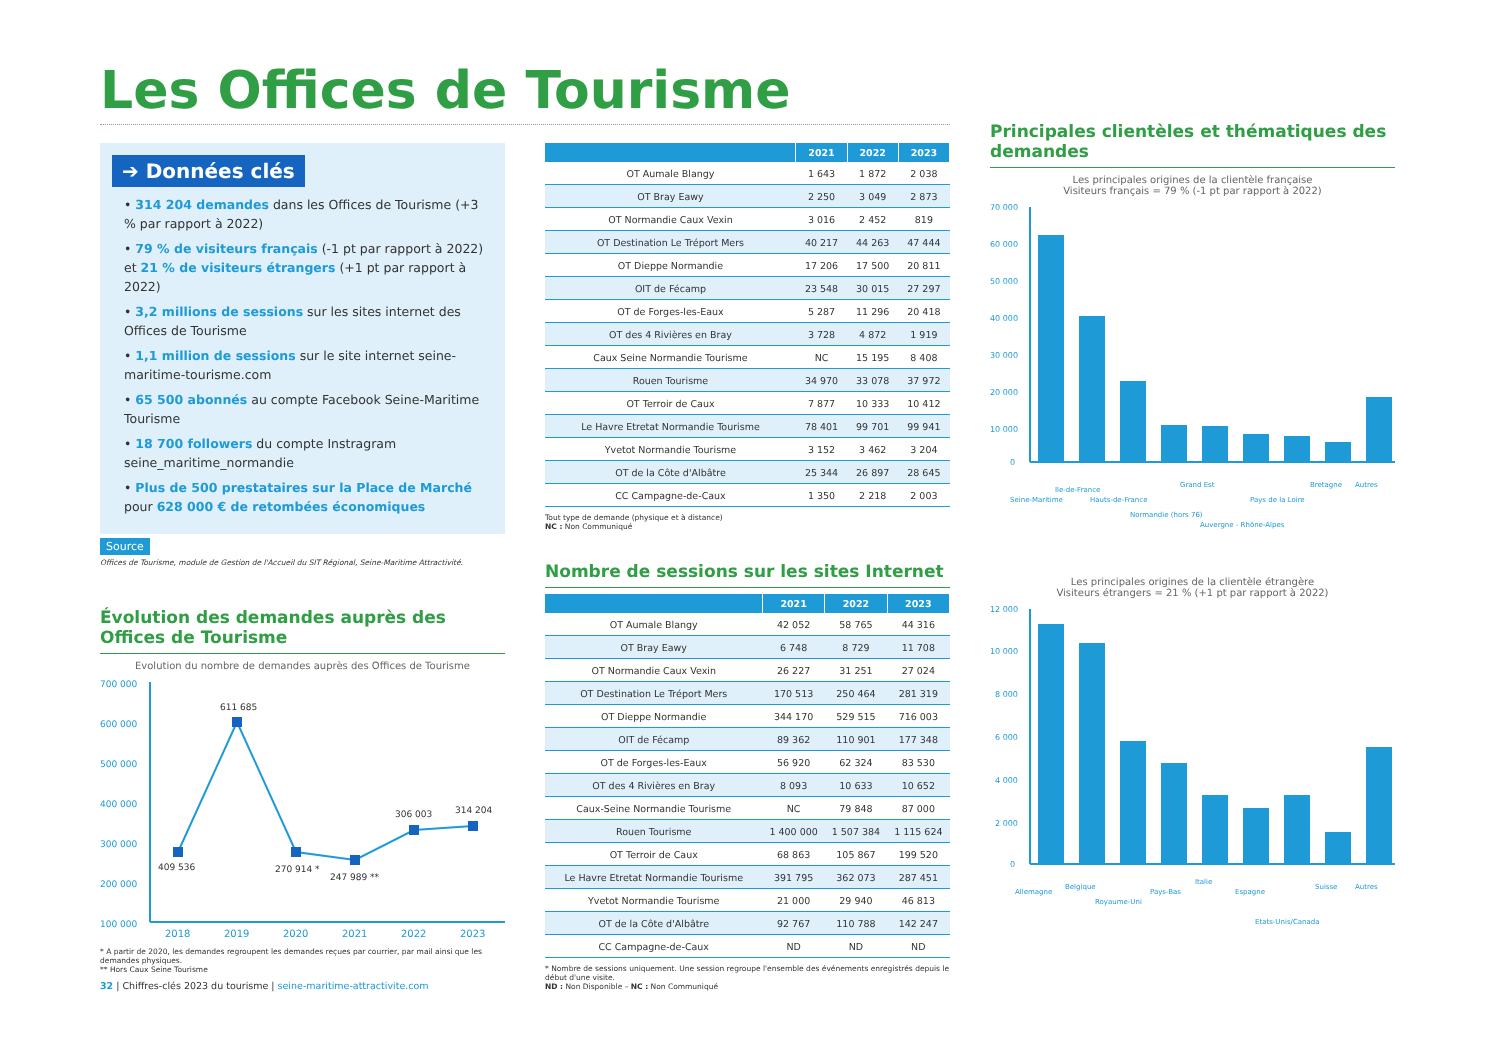Les Offices de Tourisme
➔ Données clés
• 314 204 demandes dans les Offices de Tourisme (+3 % par rapport à 2022)
• 79 % de visiteurs français (-1 pt par rapport à 2022) et 21 % de visiteurs étrangers (+1 pt par rapport à 2022)
• 3,2 millions de sessions sur les sites internet des Offices de Tourisme
• 1,1 million de sessions sur le site internet seine-maritime-tourisme.com
• 65 500 abonnés au compte Facebook Seine-Maritime Tourisme
• 18 700 followers du compte Instragram seine_maritime_normandie
• Plus de 500 prestataires sur la Place de Marché pour 628 000 € de retombées économiques
Source
Offices de Tourisme, module de Gestion de l'Accueil du SIT Régional, Seine-Maritime Attractivité.
Évolution des demandes auprès des Offices de Tourisme
Evolution du nombre de demandes auprès des Offices de Tourisme
700 000
600 000
500 000
400 000
300 000
200 000
100 000
409 536
611 685
270 914 *
247 989 **
306 003
314 204
2018
2019
2020
2021
2022
2023
* A partir de 2020, les demandes regroupent les demandes reçues par courrier, par mail ainsi que les demandes physiques.
** Hors Caux Seine Tourisme
32 | Chiffres-clés 2023 du tourisme | seine-maritime-attractivite.com
| | 2021 | 2022 | 2023 |
| --- | --- | --- | --- |
| OT Aumale Blangy | 1 643 | 1 872 | 2 038 |
| OT Bray Eawy | 2 250 | 3 049 | 2 873 |
| OT Normandie Caux Vexin | 3 016 | 2 452 | 819 |
| OT Destination Le Tréport Mers | 40 217 | 44 263 | 47 444 |
| OT Dieppe Normandie | 17 206 | 17 500 | 20 811 |
| OIT de Fécamp | 23 548 | 30 015 | 27 297 |
| OT de Forges-les-Eaux | 5 287 | 11 296 | 20 418 |
| OT des 4 Rivières en Bray | 3 728 | 4 872 | 1 919 |
| Caux Seine Normandie Tourisme | NC | 15 195 | 8 408 |
| Rouen Tourisme | 34 970 | 33 078 | 37 972 |
| OT Terroir de Caux | 7 877 | 10 333 | 10 412 |
| Le Havre Etretat Normandie Tourisme | 78 401 | 99 701 | 99 941 |
| Yvetot Normandie Tourisme | 3 152 | 3 462 | 3 204 |
| OT de la Côte d'Albâtre | 25 344 | 26 897 | 28 645 |
| CC Campagne-de-Caux | 1 350 | 2 218 | 2 003 |
Tout type de demande (physique et à distance)
NC : Non Communiqué
Nombre de sessions sur les sites Internet
| | 2021 | 2022 | 2023 |
| --- | --- | --- | --- |
| OT Aumale Blangy | 42 052 | 58 765 | 44 316 |
| OT Bray Eawy | 6 748 | 8 729 | 11 708 |
| OT Normandie Caux Vexin | 26 227 | 31 251 | 27 024 |
| OT Destination Le Tréport Mers | 170 513 | 250 464 | 281 319 |
| OT Dieppe Normandie | 344 170 | 529 515 | 716 003 |
| OIT de Fécamp | 89 362 | 110 901 | 177 348 |
| OT de Forges-les-Eaux | 56 920 | 62 324 | 83 530 |
| OT des 4 Rivières en Bray | 8 093 | 10 633 | 10 652 |
| Caux-Seine Normandie Tourisme | NC | 79 848 | 87 000 |
| Rouen Tourisme | 1 400 000 | 1 507 384 | 1 115 624 |
| OT Terroir de Caux | 68 863 | 105 867 | 199 520 |
| Le Havre Etretat Normandie Tourisme | 391 795 | 362 073 | 287 451 |
| Yvetot Normandie Tourisme | 21 000 | 29 940 | 46 813 |
| OT de la Côte d'Albâtre | 92 767 | 110 788 | 142 247 |
| CC Campagne-de-Caux | ND | ND | ND |
* Nombre de sessions uniquement. Une session regroupe l'ensemble des événements enregistrés depuis le début d'une visite.
ND : Non Disponible – NC : Non Communiqué
Principales clientèles et thématiques des demandes
Les principales origines de la clientèle française
Visiteurs français = 79 % (-1 pt par rapport à 2022)
70 000
60 000
50 000
40 000
30 000
20 000
10 000
0
Seine-Maritime
Ile-de-France
Hauts-de-France
Normandie (hors 76)
Grand Est
Auvergne - Rhône-Alpes
Pays de la Loire
Bretagne
Autres
Les principales origines de la clientèle étrangère
Visiteurs étrangers = 21 % (+1 pt par rapport à 2022)
12 000
10 000
8 000
6 000
4 000
2 000
0
Allemagne
Belgique
Royaume-Uni
Pays-Bas
Italie
Espagne
Etats-Unis/Canada
Suisse
Autres